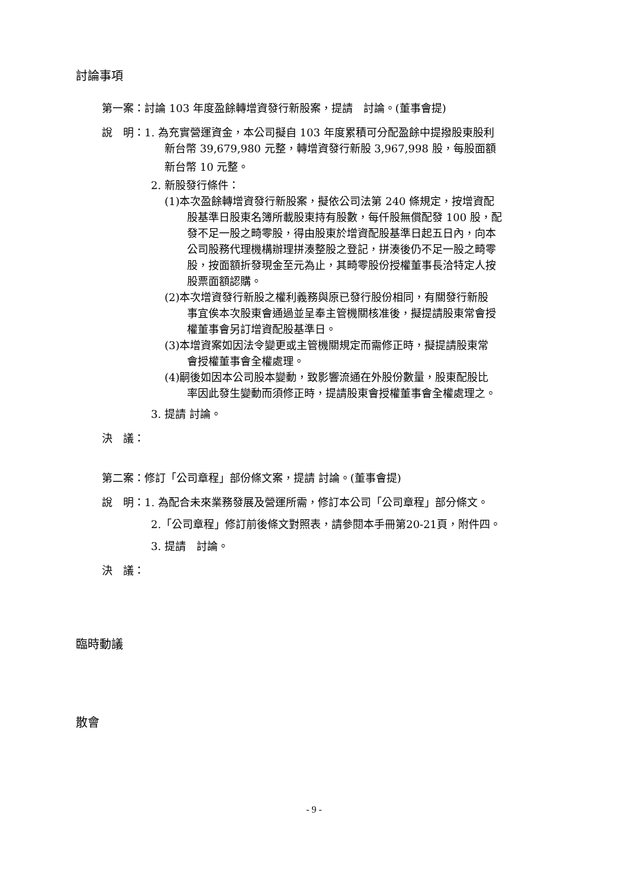討論事項
第一案：討論 103 年度盈餘轉增資發行新股案，提請　討論。(董事會提)
說　明：1. 為充實營運資金，本公司擬自 103 年度累積可分配盈餘中提撥股東股利
新台幣 39,679,980 元整，轉增資發行新股 3,967,998 股，每股面額
新台幣 10 元整。
2. 新股發行條件：
(1)本次盈餘轉增資發行新股案，擬依公司法第 240 條規定，按增資配
股基準日股東名簿所載股東持有股數，每仟股無償配發 100 股，配
發不足一股之畸零股，得由股東於增資配股基準日起五日內，向本
公司股務代理機構辦理拼湊整股之登記，拼湊後仍不足一股之畸零
股，按面額折發現金至元為止，其畸零股份授權董事長洽特定人按
股票面額認購。
(2)本次增資發行新股之權利義務與原已發行股份相同，有關發行新股
事宜俟本次股東會通過並呈奉主管機關核准後，擬提請股東常會授
權董事會另訂增資配股基準日。
(3)本增資案如因法令變更或主管機關規定而需修正時，擬提請股東常
會授權董事會全權處理。
(4)嗣後如因本公司股本變動，致影響流通在外股份數量，股東配股比
率因此發生變動而須修正時，提請股東會授權董事會全權處理之。
3. 提請 討論。
決　議：
第二案：修訂「公司章程」部份條文案，提請 討論。(董事會提)
說　明：1. 為配合未來業務發展及營運所需，修訂本公司「公司章程」部分條文。
2.「公司章程」修訂前後條文對照表，請參閱本手冊第20-21頁，附件四。
3. 提請　討論。
決　議：
臨時動議
散會
- 9 -